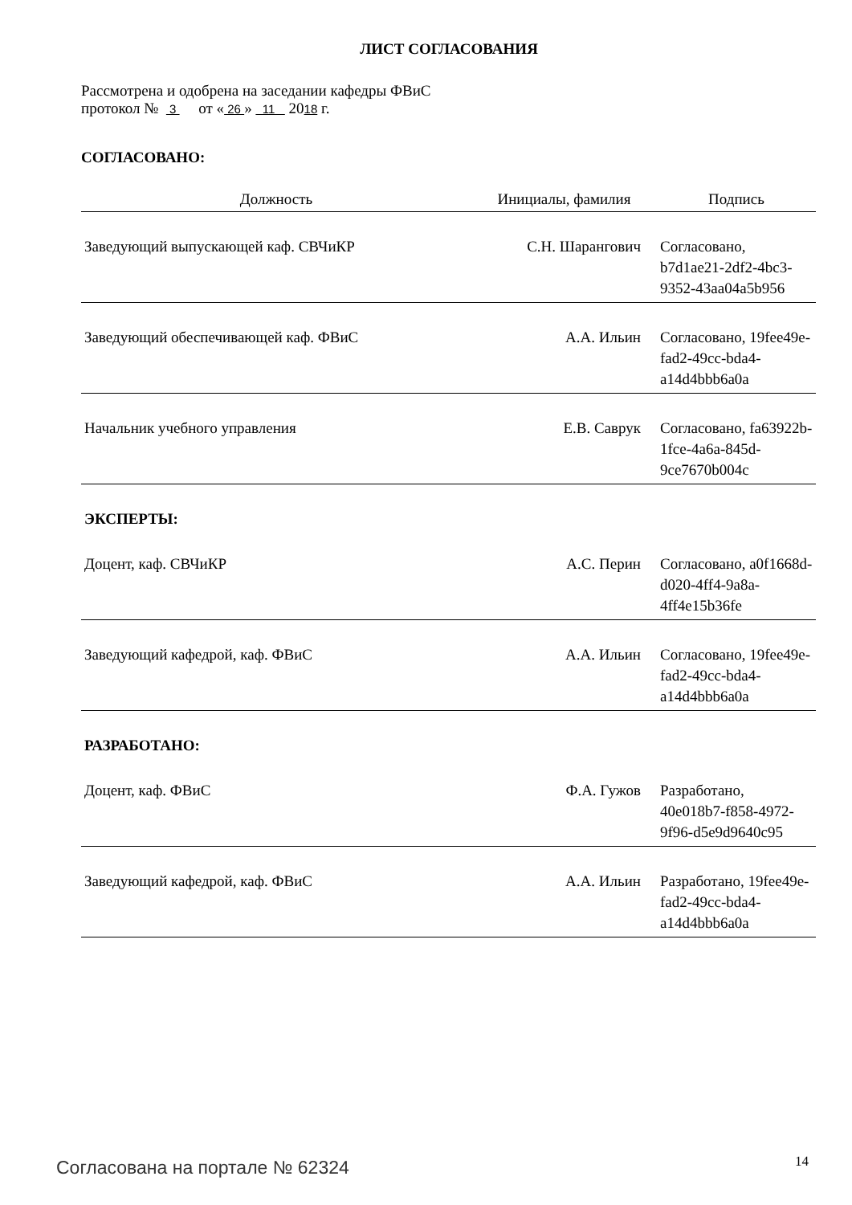ЛИСТ СОГЛАСОВАНИЯ
Рассмотрена и одобрена на заседании кафедры ФВиС
протокол № 3 от « 26 » 11 2018 г.
СОГЛАСОВАНО:
| Должность | Инициалы, фамилия | Подпись |
| --- | --- | --- |
| Заведующий выпускающей каф. СВЧиКР | С.Н. Шарангович | Согласовано, b7d1ae21-2df2-4bc3-9352-43aa04a5b956 |
| Заведующий обеспечивающей каф. ФВиС | А.А. Ильин | Согласовано, 19fee49e-fad2-49cc-bda4-a14d4bbb6a0a |
| Начальник учебного управления | Е.В. Саврук | Согласовано, fa63922b-1fce-4a6a-845d-9ce7670b004c |
| ЭКСПЕРТЫ: | | |
| Доцент, каф. СВЧиКР | А.С. Перин | Согласовано, a0f1668d-d020-4ff4-9a8a-4ff4e15b36fe |
| Заведующий кафедрой, каф. ФВиС | А.А. Ильин | Согласовано, 19fee49e-fad2-49cc-bda4-a14d4bbb6a0a |
| РАЗРАБОТАНО: | | |
| Доцент, каф. ФВиС | Ф.А. Гужов | Разработано, 40e018b7-f858-4972-9f96-d5e9d9640c95 |
| Заведующий кафедрой, каф. ФВиС | А.А. Ильин | Разработано, 19fee49e-fad2-49cc-bda4-a14d4bbb6a0a |
Согласована на портале № 62324 14